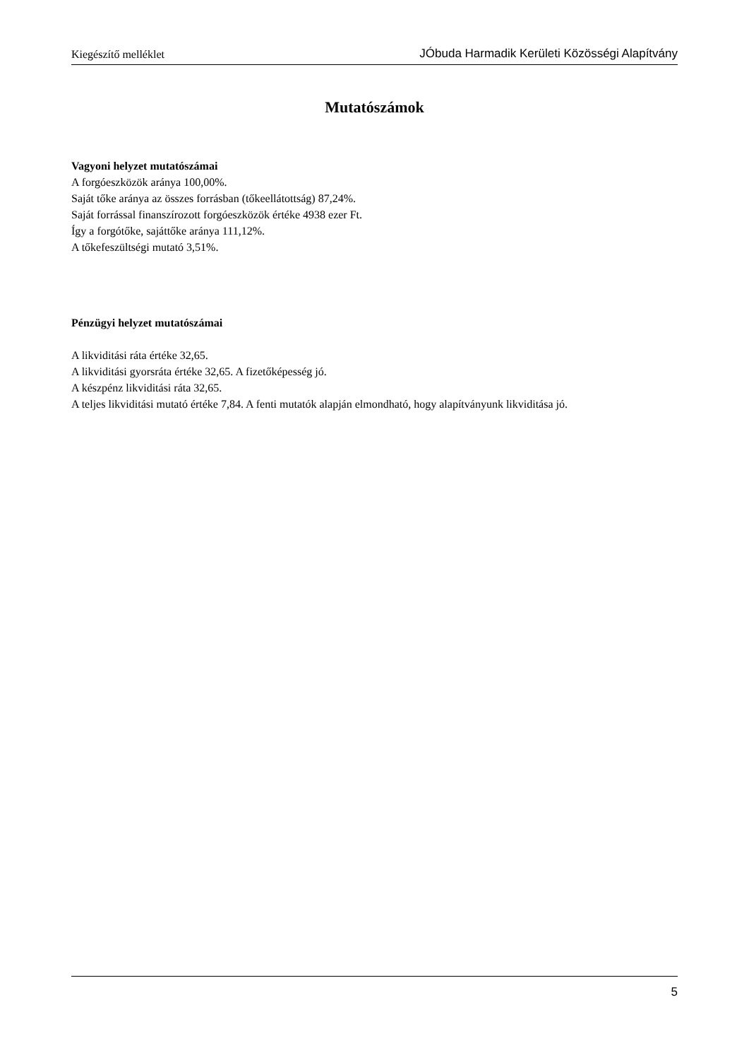Kiegészítő melléklet JÓbuda Harmadik Kerületi Közösségi Alapítvány
Mutatószámok
Vagyoni helyzet mutatószámai
A forgóeszközök aránya 100,00%.
Saját tőke aránya az összes forrásban (tőkeellátottság) 87,24%.
Saját forrással finanszírozott forgóeszközök értéke 4938 ezer Ft.
Így a forgótőke, sajáttőke aránya 111,12%.
A tőkefeszültségi mutató 3,51%.
Pénzügyi helyzet mutatószámai
A likviditási ráta értéke 32,65.
A likviditási gyorsráta értéke 32,65. A fizetőképesség jó.
A készpénz likviditási ráta 32,65.
A teljes likviditási mutató értéke 7,84. A fenti mutatók alapján elmondható, hogy alapítványunk likviditása jó.
5